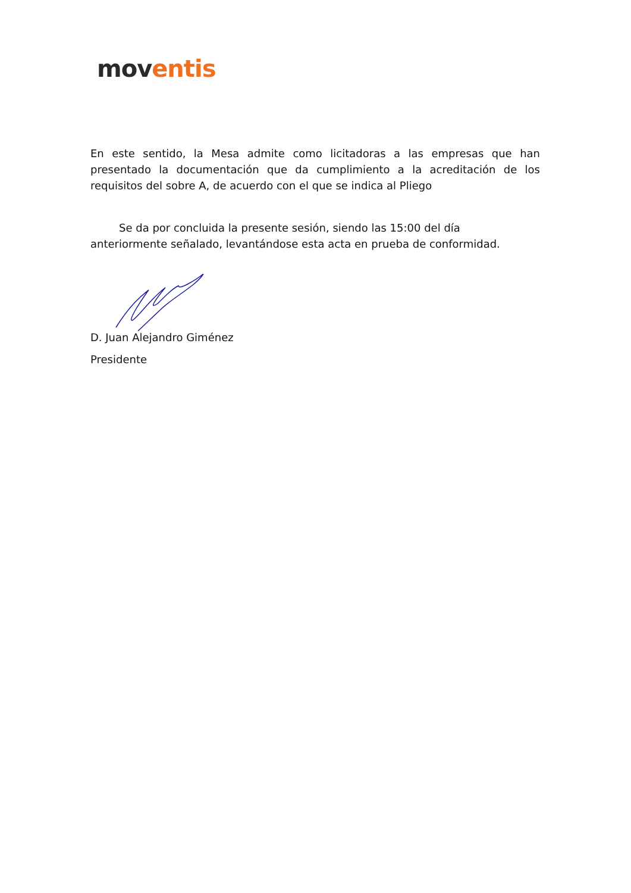mov entis
En este sentido, la Mesa admite como licitadoras a las empresas que han presentado la documentación que da cumplimiento a la acreditación de los requisitos del sobre A, de acuerdo con el que se indica al Pliego
Se da por concluida la presente sesión, siendo las 15:00 del día anteriormente señalado, levantándose esta acta en prueba de conformidad.
D. Juan Alejandro Giménez
Presidente